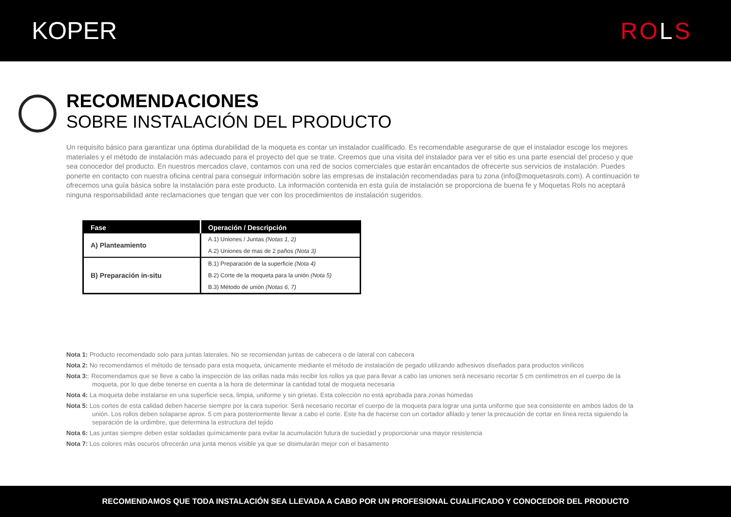KOPER ROLS
RECOMENDACIONES
SOBRE INSTALACIÓN DEL PRODUCTO
Un requisito básico para garantizar una óptima durabilidad de la moqueta es contar un instalador cualificado. Es recomendable asegurarse de que el instalador escoge los mejores materiales y el método de instalación más adecuado para el proyecto del que se trate. Creemos que una visita del instalador para ver el sitio es una parte esencial del proceso y que sea conocedor del producto. En nuestros mercados clave, contamos con una red de socios comerciales que estarán encantados de ofrecerte sus servicios de instalación. Puedes ponerte en contacto con nuestra oficina central para conseguir información sobre las empresas de instalación recomendadas para tu zona (info@moquetasrols.com). A continuación te ofrecemos una guía básica sobre la instalación para este producto. La información contenida en esta guía de instalación se proporciona de buena fe y Moquetas Rols no aceptará ninguna responsabilidad ante reclamaciones que tengan que ver con los procedimientos de instalación sugeridos.
| Fase | Operación / Descripción |
| --- | --- |
| A) Planteamiento | A.1) Uniones / Juntas (Notas 1, 2) |
| | A.2) Uniones de mas de 2 paños (Nota 3) |
| B) Preparación in-situ | B.1) Preparación de la superficie (Nota 4) |
| | B.2) Corte de la moqueta para la unión (Nota 5) |
| | B.3) Método de unión (Notas 6, 7) |
Nota 1: Producto recomendado solo para juntas laterales. No se recomiendan juntas de cabecera o de lateral con cabecera
Nota 2: No recomendamos el método de tensado para esta moqueta, únicamente mediante el método de instalación de pegado utilizando adhesivos diseñados para productos vinílicos
Nota 3:: Recomendamos que se lleve a cabo la inspección de las orillas nada más recibir los rollos ya que para llevar a cabo las uniones será necesario recortar 5 cm centímetros en el cuerpo de la moqueta, por lo que debe tenerse en cuenta a la hora de determinar la cantidad total de moqueta necesaria
Nota 4: La moqueta debe instalarse en una superficie seca, limpia, uniforme y sin grietas. Esta colección no está aprobada para zonas húmedas
Nota 5: Los cortes de esta calidad deben hacerse siempre por la cara superior. Será necesario recortar el cuerpo de la moqueta para lograr una junta uniforme que sea consistente en ambos lados de la unión. Los rollos deben solaparse aprox. 5 cm para posteriormente llevar a cabo el corte. Este ha de hacerse con un cortador afilado y tener la precaución de cortar en línea recta siguiendo la separación de la urdimbre, que determina la estructura del tejido
Nota 6: Las juntas siempre deben estar soldadas químicamente para evitar la acumulación futura de suciedad y proporcionar una mayor resistencia
Nota 7: Los colores más oscuros ofrecerán una junta menos visible ya que se disimularán mejor con el basamento
RECOMENDAMOS QUE TODA INSTALACIÓN SEA LLEVADA A CABO POR UN PROFESIONAL CUALIFICADO Y CONOCEDOR DEL PRODUCTO